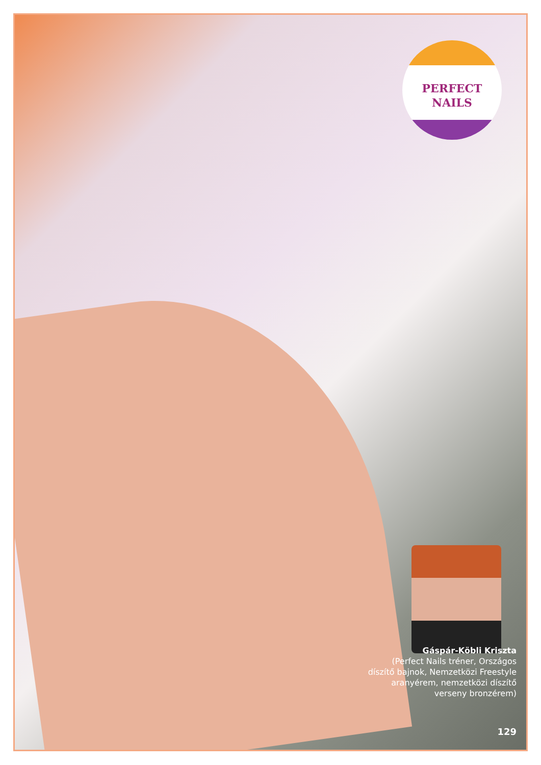PERFECT
NAILS
Gáspár-Köbli Kriszta
(Perfect Nails tréner, Országos díszítő bajnok, Nemzetközi Freestyle aranyérem, nemzetközi díszítő verseny bronzérem)
129